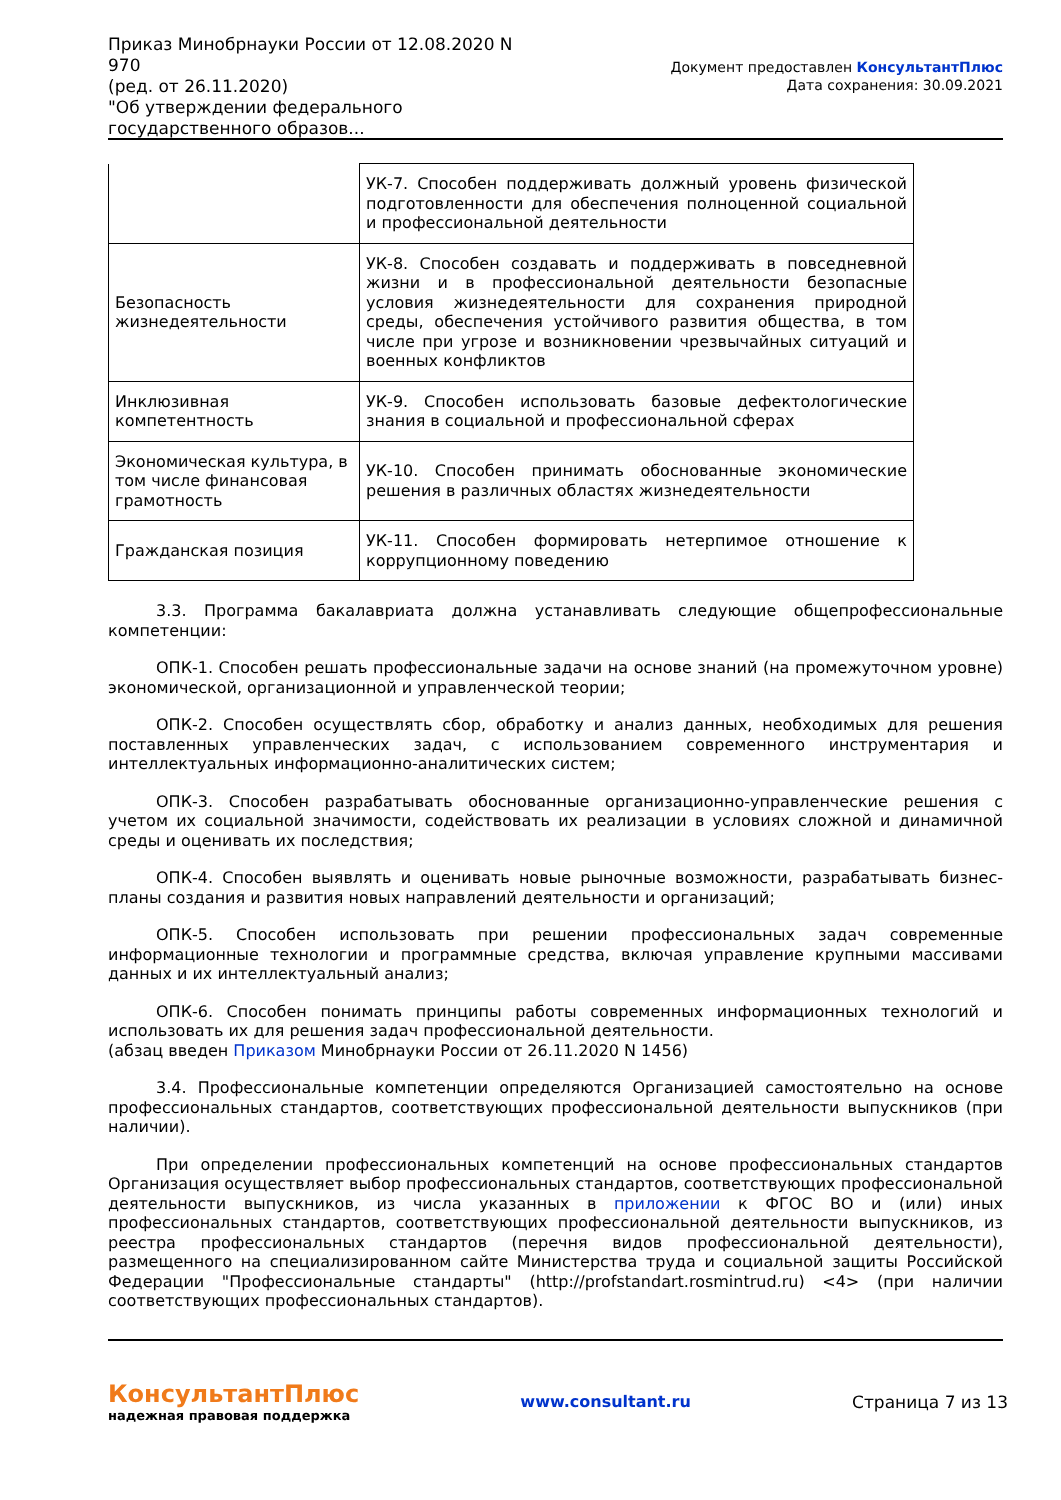Приказ Минобрнауки России от 12.08.2020 N 970
(ред. от 26.11.2020)
"Об утверждении федерального государственного образов...
Документ предоставлен КонсультантПлюс
Дата сохранения: 30.09.2021
| | УК-7. Способен поддерживать должный уровень физической подготовленности для обеспечения полноценной социальной и профессиональной деятельности |
| Безопасность жизнедеятельности | УК-8. Способен создавать и поддерживать в повседневной жизни и в профессиональной деятельности безопасные условия жизнедеятельности для сохранения природной среды, обеспечения устойчивого развития общества, в том числе при угрозе и возникновении чрезвычайных ситуаций и военных конфликтов |
| Инклюзивная компетентность | УК-9. Способен использовать базовые дефектологические знания в социальной и профессиональной сферах |
| Экономическая культура, в том числе финансовая грамотность | УК-10. Способен принимать обоснованные экономические решения в различных областях жизнедеятельности |
| Гражданская позиция | УК-11. Способен формировать нетерпимое отношение к коррупционному поведению |
3.3. Программа бакалавриата должна устанавливать следующие общепрофессиональные компетенции:
ОПК-1. Способен решать профессиональные задачи на основе знаний (на промежуточном уровне) экономической, организационной и управленческой теории;
ОПК-2. Способен осуществлять сбор, обработку и анализ данных, необходимых для решения поставленных управленческих задач, с использованием современного инструментария и интеллектуальных информационно-аналитических систем;
ОПК-3. Способен разрабатывать обоснованные организационно-управленческие решения с учетом их социальной значимости, содействовать их реализации в условиях сложной и динамичной среды и оценивать их последствия;
ОПК-4. Способен выявлять и оценивать новые рыночные возможности, разрабатывать бизнес-планы создания и развития новых направлений деятельности и организаций;
ОПК-5. Способен использовать при решении профессиональных задач современные информационные технологии и программные средства, включая управление крупными массивами данных и их интеллектуальный анализ;
ОПК-6. Способен понимать принципы работы современных информационных технологий и использовать их для решения задач профессиональной деятельности.
(абзац введен Приказом Минобрнауки России от 26.11.2020 N 1456)
3.4. Профессиональные компетенции определяются Организацией самостоятельно на основе профессиональных стандартов, соответствующих профессиональной деятельности выпускников (при наличии).
При определении профессиональных компетенций на основе профессиональных стандартов Организация осуществляет выбор профессиональных стандартов, соответствующих профессиональной деятельности выпускников, из числа указанных в приложении к ФГОС ВО и (или) иных профессиональных стандартов, соответствующих профессиональной деятельности выпускников, из реестра профессиональных стандартов (перечня видов профессиональной деятельности), размещенного на специализированном сайте Министерства труда и социальной защиты Российской Федерации "Профессиональные стандарты" (http://profstandart.rosmintrud.ru) <4> (при наличии соответствующих профессиональных стандартов).
КонсультантПлюс
надежная правовая поддержка
www.consultant.ru Страница 7 из 13